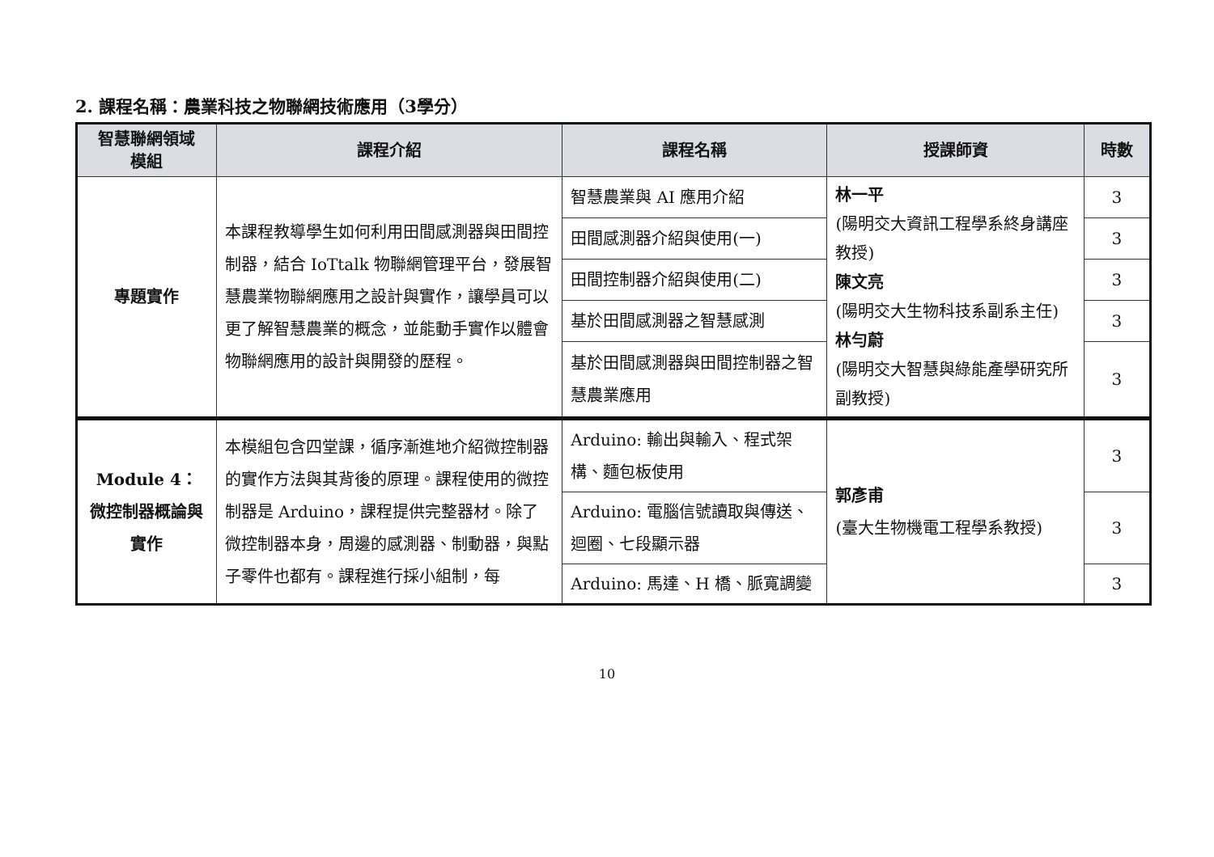2. 課程名稱：農業科技之物聯網技術應用（3學分）
| 智慧聯網領域 模組 | 課程介紹 | 課程名稱 | 授課師資 | 時數 |
| --- | --- | --- | --- | --- |
| 專題實作 | 本課程教導學生如何利用田間感測器與田間控制器，結合 IoTtalk 物聯網管理平台，發展智慧農業物聯網應用之設計與實作，讓學員可以更了解智慧農業的概念，並能動手實作以體會物聯網應用的設計與開發的歷程。 | 智慧農業與 AI 應用介紹 | 林一平 (陽明交大資訊工程學系終身講座教授) 陳文亮 (陽明交大生物科技系副系主任) 林勻蔚 (陽明交大智慧與綠能產學研究所副教授) | 3 |
| | | 田間感測器介紹與使用(一) | | 3 |
| | | 田間控制器介紹與使用(二) | | 3 |
| | | 基於田間感測器之智慧感測 | | 3 |
| | | 基於田間感測器與田間控制器之智慧農業應用 | | 3 |
| Module 4： 微控制器概論與實作 | 本模組包含四堂課，循序漸進地介紹微控制器的實作方法與其背後的原理。課程使用的微控制器是 Arduino，課程提供完整器材。除了微控制器本身，周邊的感測器、制動器，與點子零件也都有。課程進行採小組制，每 | Arduino: 輸出與輸入、程式架構、麵包板使用 | 郭彥甫 (臺大生物機電工程學系教授) | 3 |
| | | Arduino: 電腦信號讀取與傳送、迴圈、七段顯示器 | | 3 |
| | | Arduino: 馬達、H 橋、脈寬調變 | | 3 |
10